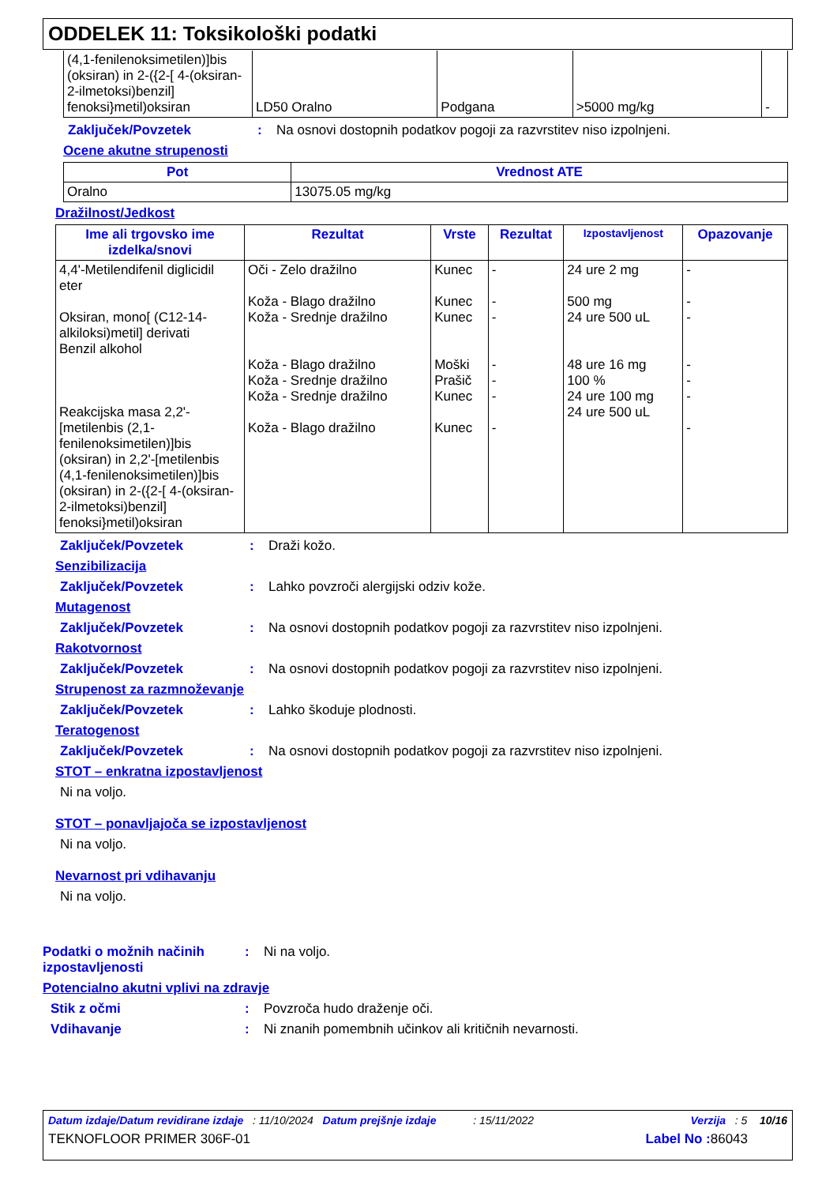ODDELEK 11: Toksikološki podatki
| (4,1-fenilenoksimetilen)]bis (oksiran) in 2-({2-[ 4-(oksiran-2-ilmetoksi)benzil] fenoksi}metil)oksiran | LD50 Oralno | Podgana | >5000 mg/kg | - |
Zaključek/Povzetek : Na osnovi dostopnih podatkov pogoji za razvrstitev niso izpolnjeni.
Ocene akutne strupenosti
| Pot | Vrednost ATE |
| --- | --- |
| Oralno | 13075.05 mg/kg |
Dražilnost/Jedkost
| Ime ali trgovsko ime izdelka/snovi | Rezultat | Vrste | Rezultat | Izpostavljenost | Opazovanje |
| --- | --- | --- | --- | --- | --- |
| 4,4'-Metilendifenil diglicidil eter Oksiran, mono[ (C12-14-alkiloksi)metil] derivati Benzil alkohol Reakcijska masa 2,2'-[metilenbis (2,1-fenilenoksimetilen)]bis (oksiran) in 2,2'-[metilenbis (4,1-fenilenoksimetilen)]bis (oksiran) in 2-({2-[ 4-(oksiran-2-ilmetoksi)benzil] fenoksi}metil)oksiran | Oči - Zelo dražilno Koža - Blago dražilno Koža - Srednje dražilno Koža - Blago dražilno Koža - Srednje dražilno Koža - Srednje dražilno Koža - Blago dražilno | Kunec Kunec Kunec Moški Prašič Kunec Kunec | - - - - - - - | 24 ure 2 mg 500 mg 24 ure 500 uL 48 ure 16 mg 100 % 24 ure 100 mg 24 ure 500 uL | - - - - - - - |
Zaključek/Povzetek : Draži kožo.
Senzibilizacija
Zaključek/Povzetek : Lahko povzroči alergijski odziv kože.
Mutagenost
Zaključek/Povzetek : Na osnovi dostopnih podatkov pogoji za razvrstitev niso izpolnjeni.
Rakotvornost
Zaključek/Povzetek : Na osnovi dostopnih podatkov pogoji za razvrstitev niso izpolnjeni.
Strupenost za razmnoževanje
Zaključek/Povzetek : Lahko škoduje plodnosti.
Teratogenost
Zaključek/Povzetek : Na osnovi dostopnih podatkov pogoji za razvrstitev niso izpolnjeni.
STOT – enkratna izpostavljenost
Ni na voljo.
STOT – ponavljajoča se izpostavljenost
Ni na voljo.
Nevarnost pri vdihavanju
Ni na voljo.
Podatki o možnih načinih izpostavljenosti
: Ni na voljo.
Potencialno akutni vplivi na zdravje
Stik z očmi : Povzroča hudo draženje oči.
Vdihavanje : Ni znanih pomembnih učinkov ali kritičnih nevarnosti.
Datum izdaje/Datum revidirane izdaje : 11/10/2024 Datum prejšnje izdaje : 15/11/2022 Verzija : 5 10/16
TEKNOFLOOR PRIMER 306F-01 Label No : 86043